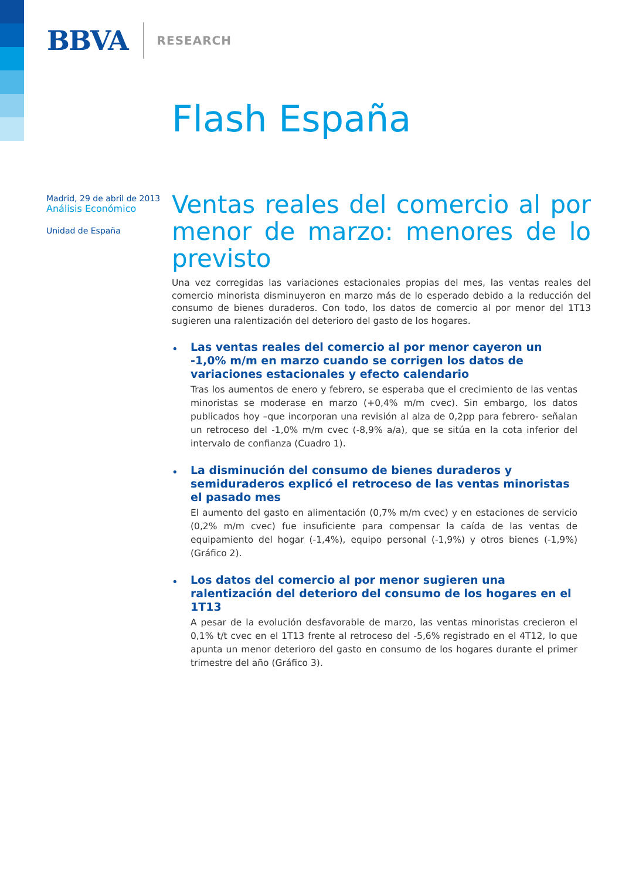BBVA RESEARCH
Flash España
Madrid, 29 de abril de 2013
Análisis Económico
Unidad de España
Ventas reales del comercio al por menor de marzo: menores de lo previsto
Una vez corregidas las variaciones estacionales propias del mes, las ventas reales del comercio minorista disminuyeron en marzo más de lo esperado debido a la reducción del consumo de bienes duraderos. Con todo, los datos de comercio al por menor del 1T13 sugieren una ralentización del deterioro del gasto de los hogares.
•
Las ventas reales del comercio al por menor cayeron un -1,0% m/m en marzo cuando se corrigen los datos de variaciones estacionales y efecto calendario
Tras los aumentos de enero y febrero, se esperaba que el crecimiento de las ventas minoristas se moderase en marzo (+0,4% m/m cvec). Sin embargo, los datos publicados hoy –que incorporan una revisión al alza de 0,2pp para febrero- señalan un retroceso del -1,0% m/m cvec (-8,9% a/a), que se sitúa en la cota inferior del intervalo de confianza (Cuadro 1).
•
La disminución del consumo de bienes duraderos y semiduraderos explicó el retroceso de las ventas minoristas el pasado mes
El aumento del gasto en alimentación (0,7% m/m cvec) y en estaciones de servicio (0,2% m/m cvec) fue insuficiente para compensar la caída de las ventas de equipamiento del hogar (-1,4%), equipo personal (-1,9%) y otros bienes (-1,9%) (Gráfico 2).
•
Los datos del comercio al por menor sugieren una ralentización del deterioro del consumo de los hogares en el 1T13
A pesar de la evolución desfavorable de marzo, las ventas minoristas crecieron el 0,1% t/t cvec en el 1T13 frente al retroceso del -5,6% registrado en el 4T12, lo que apunta un menor deterioro del gasto en consumo de los hogares durante el primer trimestre del año (Gráfico 3).